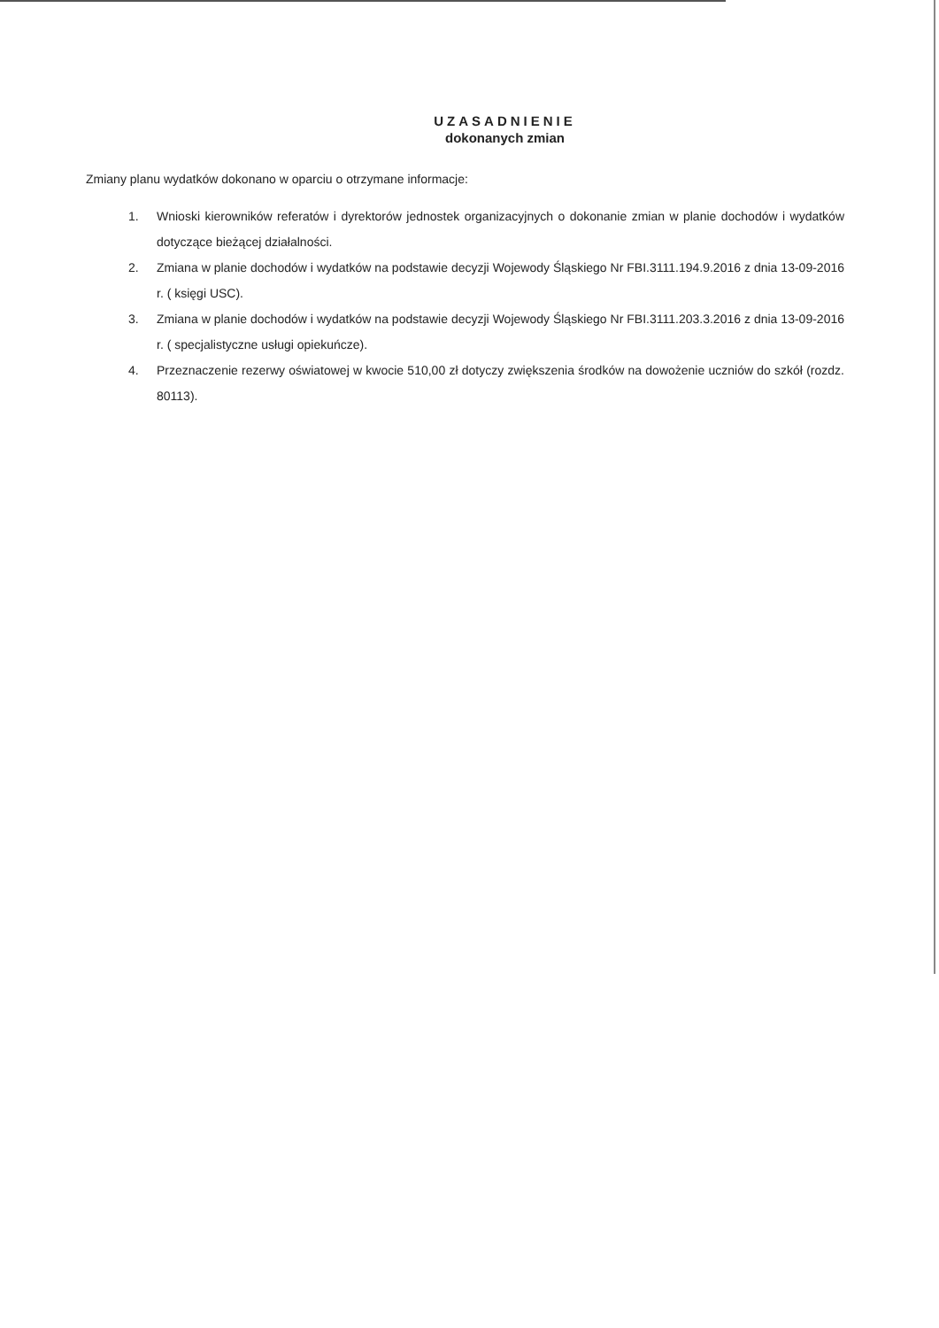UZASADNIENIE
dokonanych zmian
Zmiany planu wydatków dokonano w oparciu o otrzymane informacje:
1. Wnioski kierowników referatów i dyrektorów jednostek organizacyjnych o dokonanie zmian w planie dochodów i wydatków dotyczące bieżącej działalności.
2. Zmiana w planie dochodów i wydatków na podstawie decyzji Wojewody Śląskiego Nr FBI.3111.194.9.2016 z dnia 13-09-2016 r. ( księgi USC).
3. Zmiana w planie dochodów i wydatków na podstawie decyzji Wojewody Śląskiego Nr FBI.3111.203.3.2016 z dnia 13-09-2016 r. ( specjalistyczne usługi opiekuńcze).
4. Przeznaczenie rezerwy oświatowej w kwocie 510,00 zł dotyczy zwiększenia środków na dowożenie uczniów do szkół (rozdz. 80113).